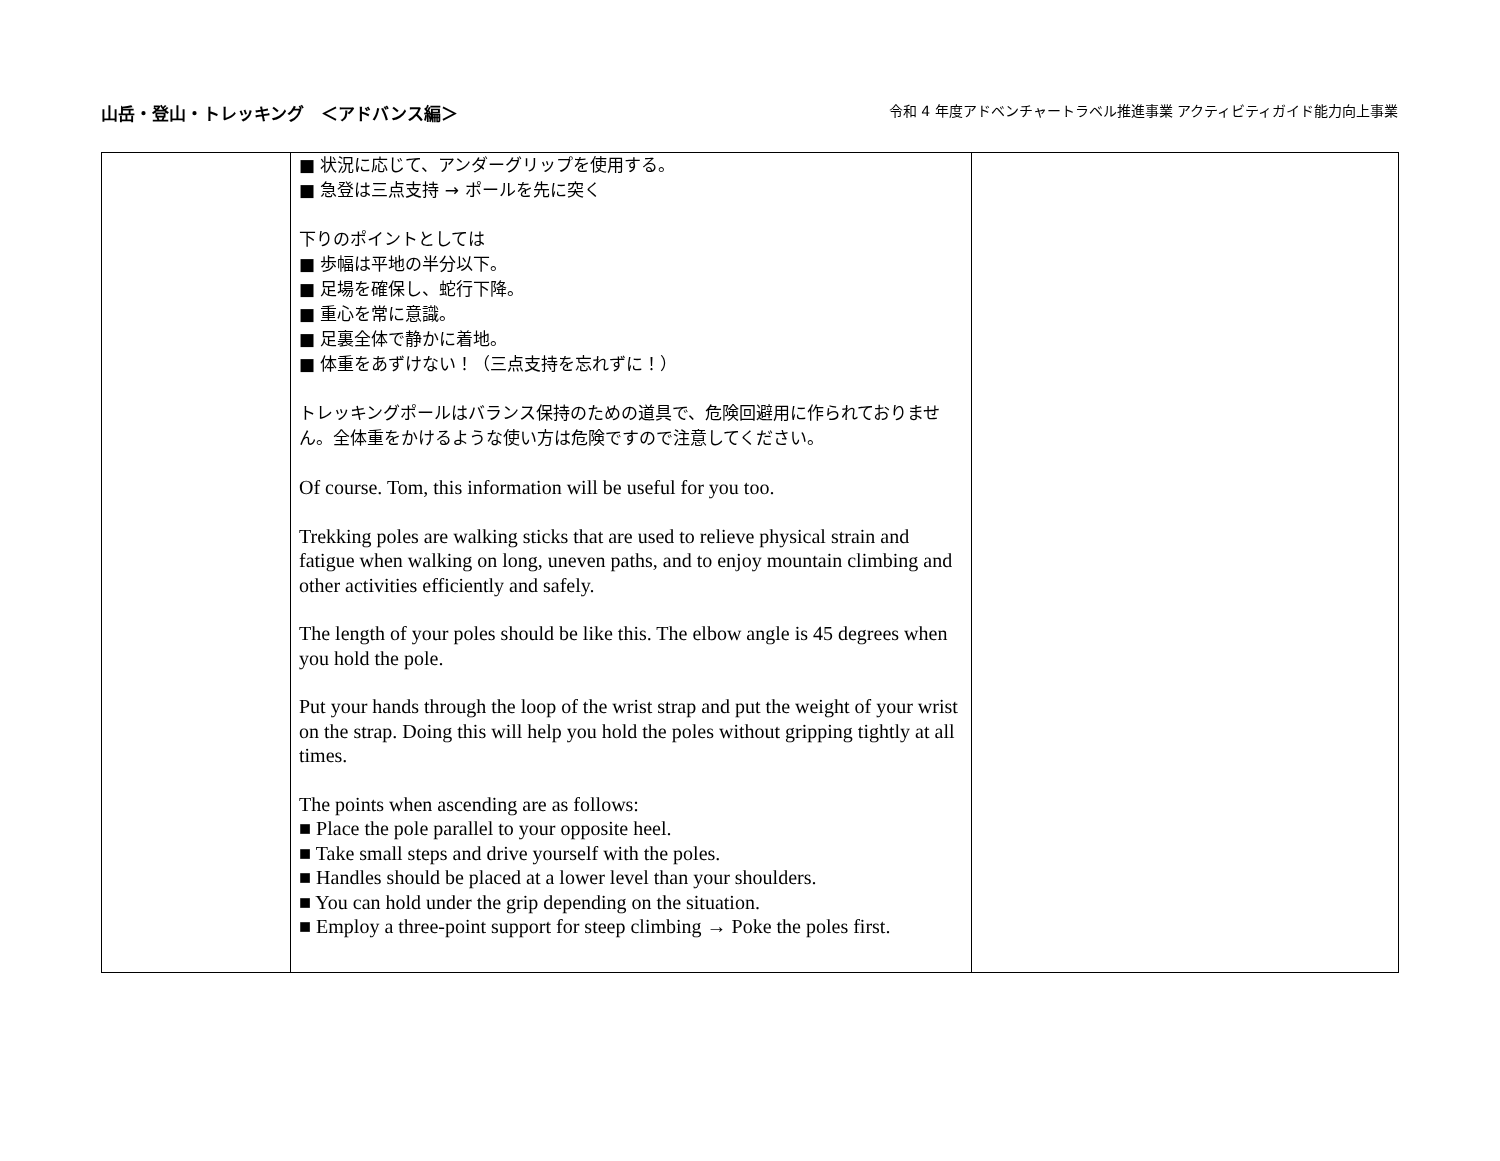山岳・登山・トレッキング　＜アドバンス編＞ 令和 4 年度アドベンチャートラベル推進事業 アクティビティガイド能力向上事業
| | ■ 状況に応じて、アンダーグリップを使用する。 ■ 急登は三点支持 → ポールを先に突く 下りのポイントとしては ■ 歩幅は平地の半分以下。 ■ 足場を確保し、蛇行下降。 ■ 重心を常に意識。 ■ 足裏全体で静かに着地。 ■ 体重をあずけない！（三点支持を忘れずに！） トレッキングポールはバランス保持のための道具で、危険回避用に作られておりません。全体重をかけるような使い方は危険ですので注意してください。 Of course. Tom, this information will be useful for you too. Trekking poles are walking sticks that are used to relieve physical strain and fatigue when walking on long, uneven paths, and to enjoy mountain climbing and other activities efficiently and safely. The length of your poles should be like this. The elbow angle is 45 degrees when you hold the pole. Put your hands through the loop of the wrist strap and put the weight of your wrist on the strap. Doing this will help you hold the poles without gripping tightly at all times. The points when ascending are as follows: ■ Place the pole parallel to your opposite heel. ■ Take small steps and drive yourself with the poles. ■ Handles should be placed at a lower level than your shoulders. ■ You can hold under the grip depending on the situation. ■ Employ a three-point support for steep climbing → Poke the poles first. | |